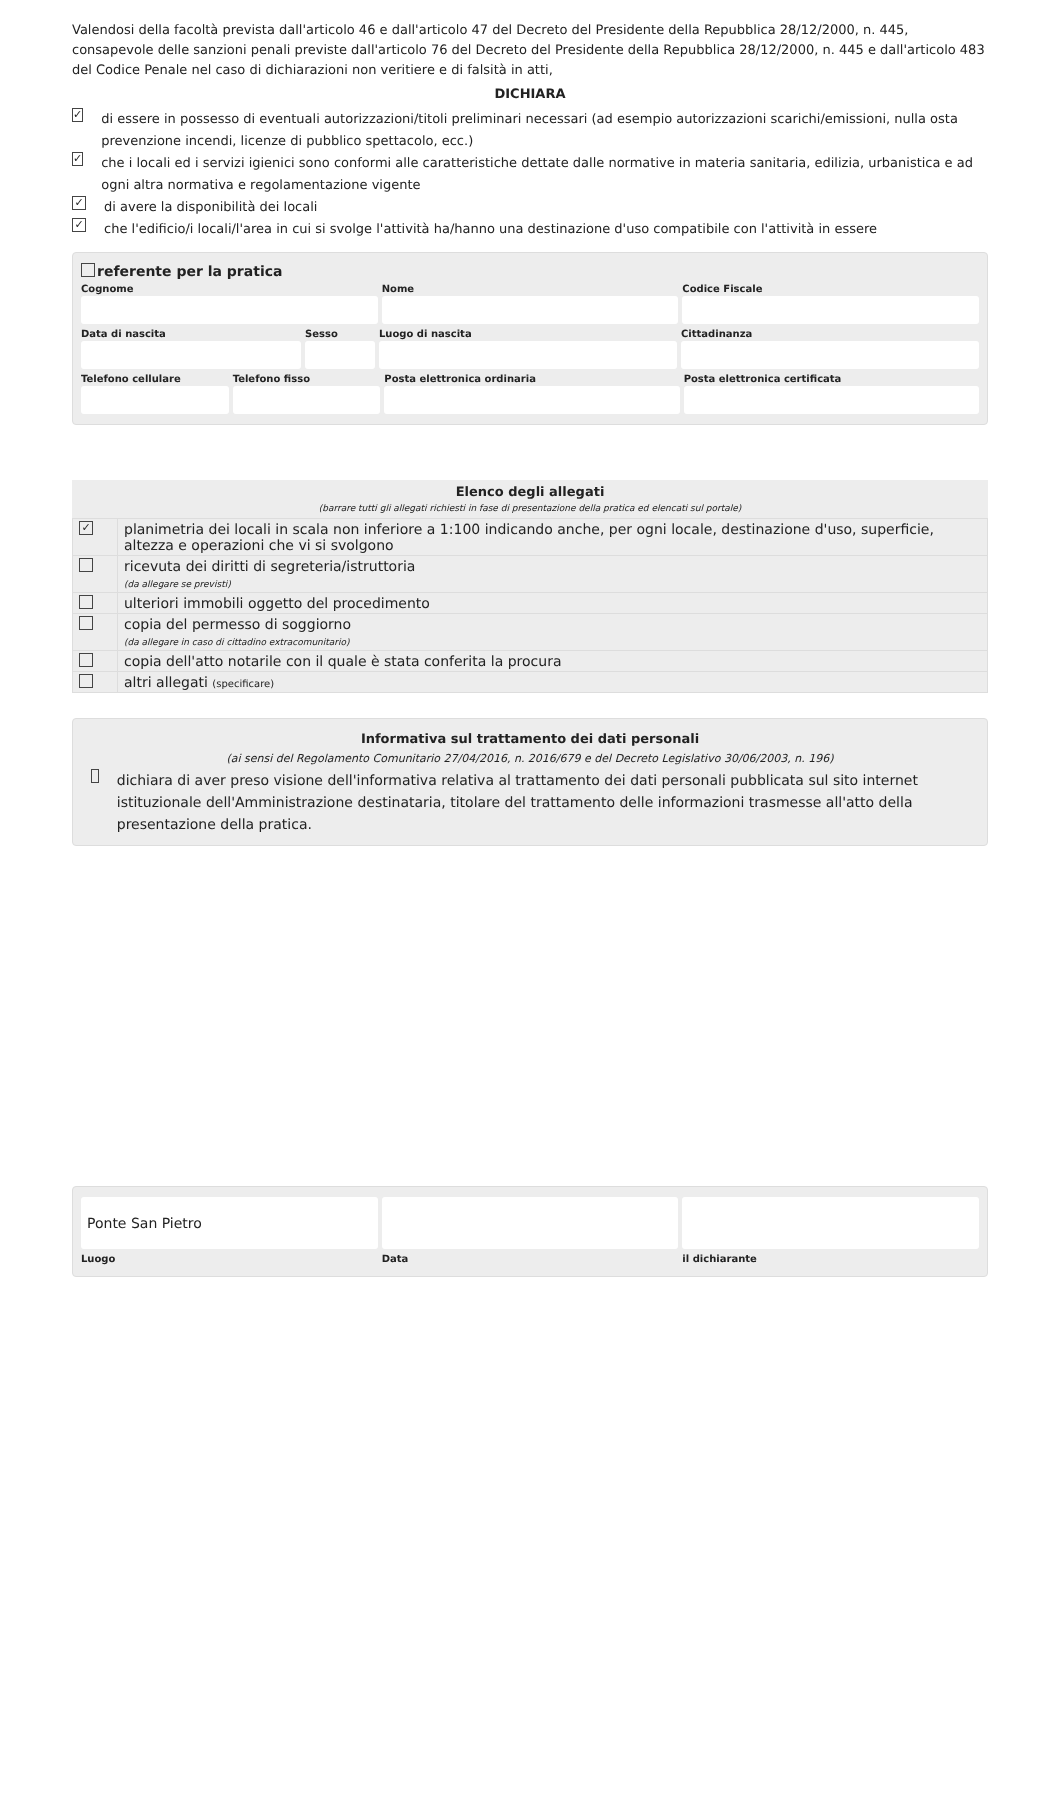Valendosi della facoltà prevista dall'articolo 46 e dall'articolo 47 del Decreto del Presidente della Repubblica 28/12/2000, n. 445, consapevole delle sanzioni penali previste dall'articolo 76 del Decreto del Presidente della Repubblica 28/12/2000, n. 445 e dall'articolo 483 del Codice Penale nel caso di dichiarazioni non veritiere e di falsità in atti,
DICHIARA
✓ di essere in possesso di eventuali autorizzazioni/titoli preliminari necessari (ad esempio autorizzazioni scarichi/emissioni, nulla osta prevenzione incendi, licenze di pubblico spettacolo, ecc.)
✓ che i locali ed i servizi igienici sono conformi alle caratteristiche dettate dalle normative in materia sanitaria, edilizia, urbanistica e ad ogni altra normativa e regolamentazione vigente
✓ di avere la disponibilità dei locali
✓ che l'edificio/i locali/l'area in cui si svolge l'attività ha/hanno una destinazione d'uso compatibile con l'attività in essere
referente per la pratica
Cognome
Nome
Codice Fiscale
Data di nascita
Sesso
Luogo di nascita
Cittadinanza
Telefono cellulare
Telefono fisso
Posta elettronica ordinaria
Posta elettronica certificata
| Elenco degli allegati (barrare tutti gli allegati richiesti in fase di presentazione della pratica ed elencati sul portale) | |
| --- | --- |
| ✓ | planimetria dei locali in scala non inferiore a 1:100 indicando anche, per ogni locale, destinazione d'uso, superficie, altezza e operazioni che vi si svolgono |
| | ricevuta dei diritti di segreteria/istruttoria (da allegare se previsti) |
| | ulteriori immobili oggetto del procedimento |
| | copia del permesso di soggiorno (da allegare in caso di cittadino extracomunitario) |
| | copia dell'atto notarile con il quale è stata conferita la procura |
| | altri allegati (specificare) |
Informativa sul trattamento dei dati personali
(ai sensi del Regolamento Comunitario 27/04/2016, n. 2016/679 e del Decreto Legislativo 30/06/2003, n. 196)
dichiara di aver preso visione dell'informativa relativa al trattamento dei dati personali pubblicata sul sito internet istituzionale dell'Amministrazione destinataria, titolare del trattamento delle informazioni trasmesse all'atto della presentazione della pratica.
Ponte San Pietro
Luogo
Data
il dichiarante